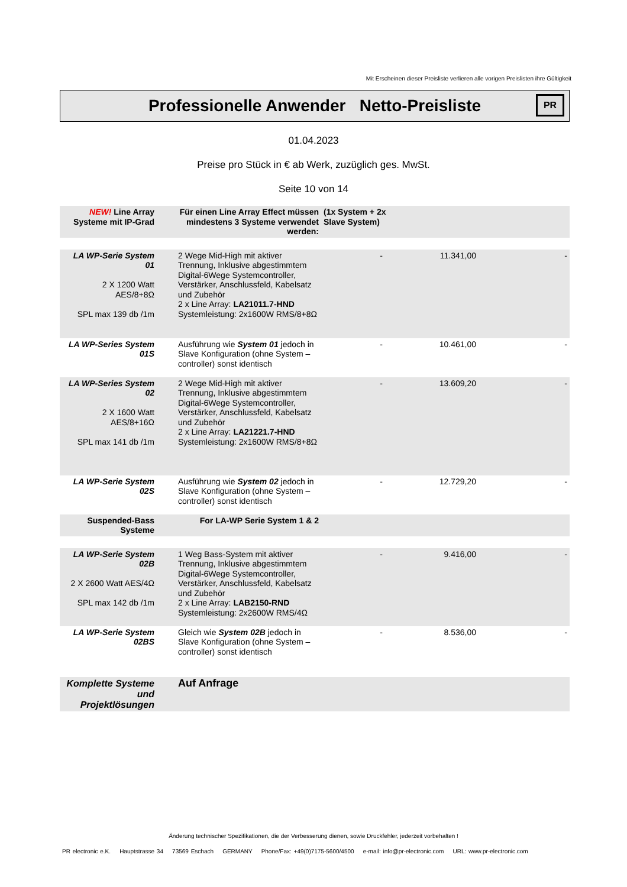Mit Erscheinen dieser Preisliste verlieren alle vorigen Preislisten ihre Gültigkeit
Professionelle Anwender Netto-Preisliste
PR
01.04.2023
Preise pro Stück in € ab Werk, zuzüglich ges. MwSt.
Seite 10 von 14
| NEW! Line Array Systeme mit IP-Grad | Für einen Line Array Effect müssen mindestens 3 Systeme verwendet werden: | (1x System + 2x Slave System) | | |
| LA WP-Serie System 01 2 X 1200 Watt AES/8+8Ω SPL max 139 db /1m | 2 Wege Mid-High mit aktiver Trennung, Inklusive abgestimmtem Digital-6Wege Systemcontroller, Verstärker, Anschlussfeld, Kabelsatz und Zubehör 2 x Line Array: LA21011.7-HND Systemleistung: 2x1600W RMS/8+8Ω | - | 11.341,00 | - |
| LA WP-Series System 01S | Ausführung wie System 01 jedoch in Slave Konfiguration (ohne System – controller) sonst identisch | - | 10.461,00 | - |
| LA WP-Series System 02 2 X 1600 Watt AES/8+16Ω SPL max 141 db /1m | 2 Wege Mid-High mit aktiver Trennung, Inklusive abgestimmtem Digital-6Wege Systemcontroller, Verstärker, Anschlussfeld, Kabelsatz und Zubehör 2 x Line Array: LA21221.7-HND Systemleistung: 2x1600W RMS/8+8Ω | - | 13.609,20 | - |
| LA WP-Serie System 02S | Ausführung wie System 02 jedoch in Slave Konfiguration (ohne System – controller) sonst identisch | - | 12.729,20 | - |
| Suspended-Bass Systeme | For LA-WP Serie System 1 & 2 | | | |
| LA WP-Serie System 02B 2 X 2600 Watt AES/4Ω SPL max 142 db /1m | 1 Weg Bass-System mit aktiver Trennung, Inklusive abgestimmtem Digital-6Wege Systemcontroller, Verstärker, Anschlussfeld, Kabelsatz und Zubehör 2 x Line Array: LAB2150-RND Systemleistung: 2x2600W RMS/4Ω | - | 9.416,00 | - |
| LA WP-Serie System 02BS | Gleich wie System 02B jedoch in Slave Konfiguration (ohne System – controller) sonst identisch | - | 8.536,00 | - |
| Komplette Systeme und Projektlösungen | Auf Anfrage | | | |
Änderung technischer Spezifikationen, die der Verbesserung dienen, sowie Druckfehler, jederzeit vorbehalten !
PR electronic e.K. Hauptstrasse 34 73569 Eschach GERMANY Phone/Fax: +49(0)7175-5600/4500 e-mail: info@pr-electronic.com URL: www.pr-electronic.com